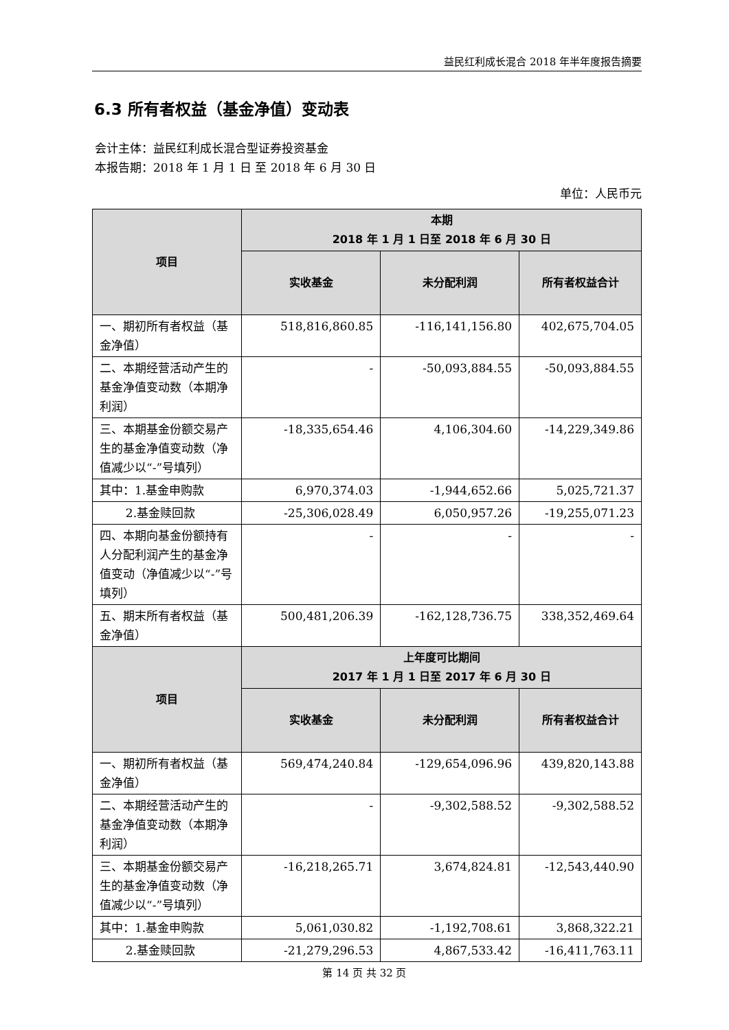益民红利成长混合 2018 年半年度报告摘要
6.3 所有者权益（基金净值）变动表
会计主体：益民红利成长混合型证券投资基金
本报告期：2018 年 1 月 1 日 至 2018 年 6 月 30 日
单位：人民币元
| 项目 | 本期 2018 年 1 月 1 日至 2018 年 6 月 30 日 | | |
| --- | --- | --- | --- |
| | 实收基金 | 未分配利润 | 所有者权益合计 |
| 一、期初所有者权益（基金净值） | 518,816,860.85 | -116,141,156.80 | 402,675,704.05 |
| 二、本期经营活动产生的基金净值变动数（本期净利润） | - | -50,093,884.55 | -50,093,884.55 |
| 三、本期基金份额交易产生的基金净值变动数（净值减少以“-”号填列） | -18,335,654.46 | 4,106,304.60 | -14,229,349.86 |
| 其中：1.基金申购款 | 6,970,374.03 | -1,944,652.66 | 5,025,721.37 |
| 2.基金赎回款 | -25,306,028.49 | 6,050,957.26 | -19,255,071.23 |
| 四、本期向基金份额持有人分配利润产生的基金净值变动（净值减少以“-”号填列） | - | - | - |
| 五、期末所有者权益（基金净值） | 500,481,206.39 | -162,128,736.75 | 338,352,469.64 |
| 项目 | 上年度可比期间 2017 年 1 月 1 日至 2017 年 6 月 30 日 | | |
| | 实收基金 | 未分配利润 | 所有者权益合计 |
| 一、期初所有者权益（基金净值） | 569,474,240.84 | -129,654,096.96 | 439,820,143.88 |
| 二、本期经营活动产生的基金净值变动数（本期净利润） | - | -9,302,588.52 | -9,302,588.52 |
| 三、本期基金份额交易产生的基金净值变动数（净值减少以“-”号填列） | -16,218,265.71 | 3,674,824.81 | -12,543,440.90 |
| 其中：1.基金申购款 | 5,061,030.82 | -1,192,708.61 | 3,868,322.21 |
| 2.基金赎回款 | -21,279,296.53 | 4,867,533.42 | -16,411,763.11 |
第 14 页 共 32 页